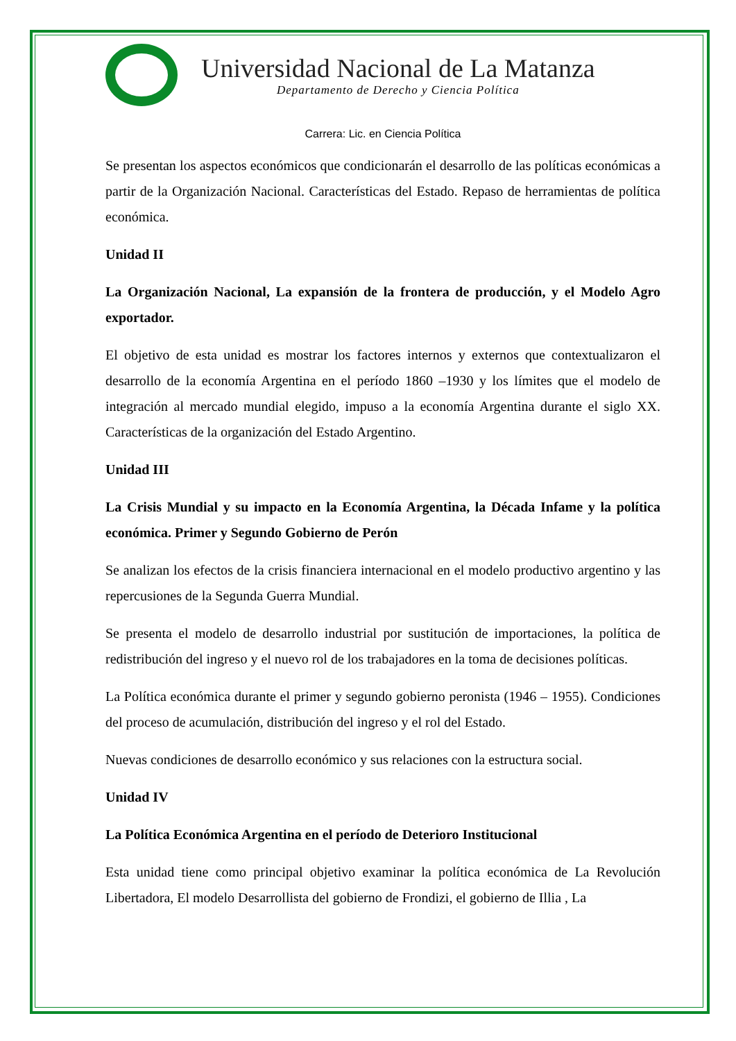Universidad Nacional de La Matanza
Departamento de Derecho y Ciencia Política
Carrera: Lic. en Ciencia Política
Se presentan los aspectos económicos que condicionarán el desarrollo de las políticas económicas a partir de la Organización Nacional. Características del Estado. Repaso de herramientas de política económica.
Unidad II
La Organización Nacional, La expansión de la frontera de producción, y el Modelo Agro exportador.
El objetivo de esta unidad es mostrar los factores internos y externos que contextualizaron el desarrollo de la economía Argentina en el período 1860 –1930 y los límites que el modelo de integración al mercado mundial elegido, impuso a la economía Argentina durante el siglo XX. Características de la organización del Estado Argentino.
Unidad III
La Crisis Mundial y su impacto en la Economía Argentina, la Década Infame y la política económica. Primer y Segundo Gobierno de Perón
Se analizan los efectos de la crisis financiera internacional en el modelo productivo argentino y las repercusiones de la Segunda Guerra Mundial.
Se presenta el modelo de desarrollo industrial por sustitución de importaciones, la política de redistribución del ingreso y el nuevo rol de los trabajadores en la toma de decisiones políticas.
La Política económica durante el primer y segundo gobierno peronista (1946 – 1955). Condiciones del proceso de acumulación, distribución del ingreso y el rol del Estado.
Nuevas condiciones de desarrollo económico y sus relaciones con la estructura social.
Unidad IV
La Política Económica Argentina en el período de Deterioro Institucional
Esta unidad tiene como principal objetivo examinar la política económica de La Revolución Libertadora, El modelo Desarrollista del gobierno de Frondizi, el gobierno de Illia , La